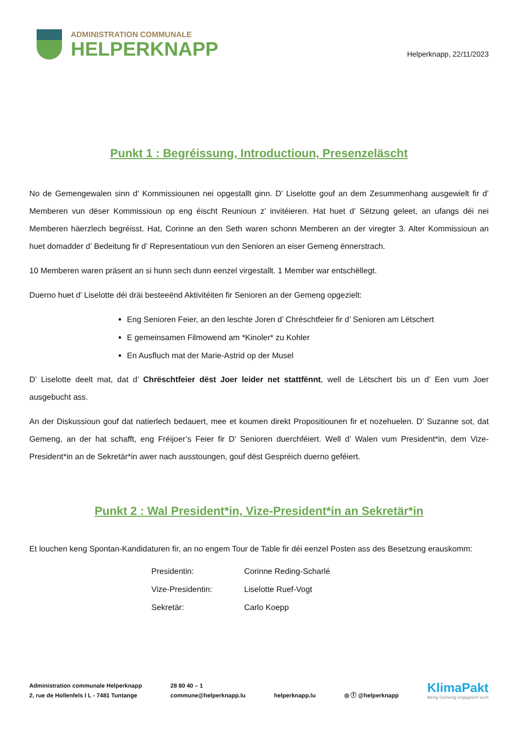ADMINISTRATION COMMUNALE
HELPERKNAPP
Helperknapp, 22/11/2023
Punkt 1 : Begréissung, Introductioun, Presenzeläscht
No de Gemengewalen sinn d’ Kommissiounen nei opgestallt ginn. D’ Liselotte gouf an dem Zesummenhang ausgewielt fir d’ Memberen vun dëser Kommissioun op eng éischt Reunioun z’ invitéieren. Hat huet d’ Sëtzung geleet, an ufangs déi nei Memberen häerzlech begréisst. Hat, Corinne an den Seth waren schonn Memberen an der viregter 3. Alter Kommissioun an huet domadder d’ Bedeitung fir d’ Representatioun vun den Senioren an eiser Gemeng ënnerstrach.
10 Memberen waren präsent an si hunn sech dunn eenzel virgestallt. 1 Member war entschëllegt.
Duerno huet d’ Liselotte déi dräi besteeënd Aktivitéiten fir Senioren an der Gemeng opgezielt:
Eng Senioren Feier, an den leschte Joren d’ Chrëschtfeier fir d’ Senioren am Lëtschert
E gemeinsamen Filmowend am *Kinoler* zu Kohler
En Ausfluch mat der Marie-Astrid op der Musel
D’ Liselotte deelt mat, dat d’ Chrëschtfeier dëst Joer leider net stattfënnt, well de Lëtschert bis un d’ Een vum Joer ausgebucht ass.
An der Diskussioun gouf dat natierlech bedauert, mee et koumen direkt Propositiounen fir et nozehuelen. D’ Suzanne sot, dat Gemeng, an der hat schafft, eng Fréijoer’s Feier fir D’ Senioren duerchféiert. Well d’ Walen vum President*in, dem Vize-President*in an de Sekretär*in awer nach ausstoungen, gouf dëst Gespréich duerno geféiert.
Punkt 2 : Wal President*in, Vize-President*in an Sekretär*in
Et louchen keng Spontan-Kandidaturen fir, an no engem Tour de Table fir déi eenzel Posten ass des Besetzung erauskomm:
| Presidentin: | Corinne Reding-Scharlé |
| Vize-Presidentin: | Liselotte Ruef-Vogt |
| Sekretär: | Carlo Koepp |
Administration communale Helperknapp
2, rue de Hollenfels I L - 7481 Tuntange
28 80 40 – 1
commune@helperknapp.lu
helperknapp.lu
◎ ⓕ @helperknapp
KlimaPakt
Meng Gemeng engagéiert sech